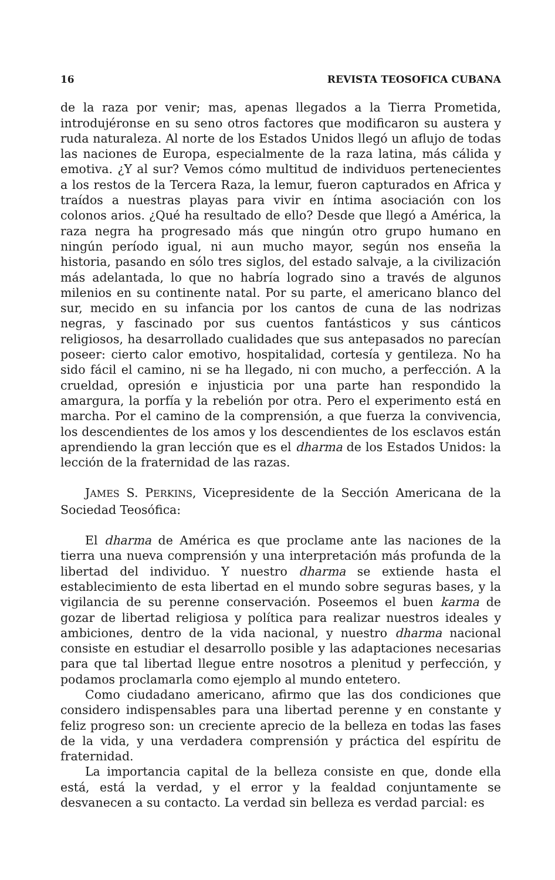16 REVISTA TEOSOFICA CUBANA
de la raza por venir; mas, apenas llegados a la Tierra Prometida, introdujéronse en su seno otros factores que modificaron su austera y ruda naturaleza. Al norte de los Estados Unidos llegó un aflujo de todas las naciones de Europa, especialmente de la raza latina, más cálida y emotiva. ¿Y al sur? Vemos cómo multitud de individuos pertenecientes a los restos de la Tercera Raza, la lemur, fueron capturados en Africa y traídos a nuestras playas para vivir en íntima asociación con los colonos arios. ¿Qué ha resultado de ello? Desde que llegó a América, la raza negra ha progresado más que ningún otro grupo humano en ningún período igual, ni aun mucho mayor, según nos enseña la historia, pasando en sólo tres siglos, del estado salvaje, a la civilización más adelantada, lo que no habría logrado sino a través de algunos milenios en su continente natal. Por su parte, el americano blanco del sur, mecido en su infancia por los cantos de cuna de las nodrizas negras, y fascinado por sus cuentos fantásticos y sus cánticos religiosos, ha desarrollado cualidades que sus antepasados no parecían poseer: cierto calor emotivo, hospitalidad, cortesía y gentileza. No ha sido fácil el camino, ni se ha llegado, ni con mucho, a perfección. A la crueldad, opresión e injusticia por una parte han respondido la amargura, la porfía y la rebelión por otra. Pero el experimento está en marcha. Por el camino de la comprensión, a que fuerza la convivencia, los descendientes de los amos y los descendientes de los esclavos están aprendiendo la gran lección que es el dharma de los Estados Unidos: la lección de la fraternidad de las razas.
JAMES S. PERKINS, Vicepresidente de la Sección Americana de la Sociedad Teosófica:
El dharma de América es que proclame ante las naciones de la tierra una nueva comprensión y una interpretación más profunda de la libertad del individuo. Y nuestro dharma se extiende hasta el establecimiento de esta libertad en el mundo sobre seguras bases, y la vigilancia de su perenne conservación. Poseemos el buen karma de gozar de libertad religiosa y política para realizar nuestros ideales y ambiciones, dentro de la vida nacional, y nuestro dharma nacional consiste en estudiar el desarrollo posible y las adaptaciones necesarias para que tal libertad llegue entre nosotros a plenitud y perfección, y podamos proclamarla como ejemplo al mundo entetero.
Como ciudadano americano, afirmo que las dos condiciones que considero indispensables para una libertad perenne y en constante y feliz progreso son: un creciente aprecio de la belleza en todas las fases de la vida, y una verdadera comprensión y práctica del espíritu de fraternidad.
La importancia capital de la belleza consiste en que, donde ella está, está la verdad, y el error y la fealdad conjuntamente se desvanecen a su contacto. La verdad sin belleza es verdad parcial: es